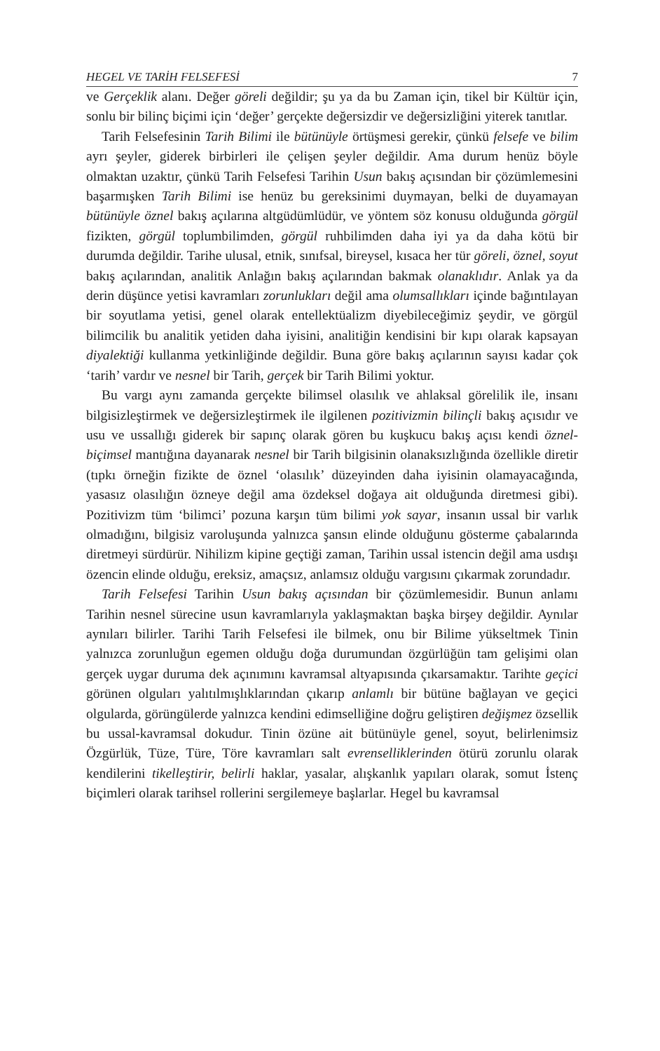HEGEL VE TARİH FELSEFESİ 7
ve Gerçeklik alanı. Değer göreli değildir; şu ya da bu Zaman için, tikel bir Kültür için, sonlu bir bilinç biçimi için ‘değer’ gerçekte değersizdir ve değersizliğini yiterek tanıtlar.
Tarih Felsefesinin Tarih Bilimi ile bütünüyle örtüşmesi gerekir, çünkü felsefe ve bilim ayrı şeyler, giderek birbirleri ile çelişen şeyler değildir. Ama durum henüz böyle olmaktan uzaktır, çünkü Tarih Felsefesi Tarihin Usun bakış açısından bir çözümlemesini başarmışken Tarih Bilimi ise henüz bu gereksinimi duymayan, belki de duyamayan bütünüyle öznel bakış açılarına altgüdümlüdür, ve yöntem söz konusu olduğunda görgül fizikten, görgül toplumbilimden, görgül ruhbilimden daha iyi ya da daha kötü bir durumda değildir. Tarihe ulusal, etnik, sınıfsal, bireysel, kısaca her tür göreli, öznel, soyut bakış açılarından, analitik Anlağın bakış açılarından bakmak olanaklıdır. Anlak ya da derin düşünce yetisi kavramları zorunlukları değil ama olumsallıkları içinde bağıntılayan bir soyutlama yetisi, genel olarak entellektüalizm diyebileceğimiz şeydir, ve görgül bilimcilik bu analitik yetiden daha iyisini, analitiğin kendisini bir kıpı olarak kapsayan diyalektiği kullanma yetkinliğinde değildir. Buna göre bakış açılarının sayısı kadar çok ‘tarih’ vardır ve nesnel bir Tarih, gerçek bir Tarih Bilimi yoktur.
Bu vargı aynı zamanda gerçekte bilimsel olasılık ve ahlaksal görelilik ile, insanı bilgisizleştirmek ve değersizleştirmek ile ilgilenen pozitivizmin bilinçli bakış açısıdır ve usu ve ussallığı giderek bir sapınç olarak gören bu kuşkucu bakış açısı kendi öznel-biçimsel mantığına dayanarak nesnel bir Tarih bilgisinin olanaksızlığında özellikle diretir (tıpkı örneğin fizikte de öznel ‘olasılık’ düzeyinden daha iyisinin olamayacağında, yasasız olasılığın özneye değil ama özdeksel doğaya ait olduğunda diretmesi gibi). Pozitivizm tüm ‘bilimci’ pozuna karşın tüm bilimi yok sayar, insanın ussal bir varlık olmadığını, bilgisiz varoluşunda yalnızca şansın elinde olduğunu gösterme çabalarında diretmeyi sürdürür. Nihilizm kipine geçtiği zaman, Tarihin ussal istencin değil ama usdışı özencin elinde olduğu, ereksiz, amaçsız, anlamsız olduğu vargısını çıkarmak zorundadır.
Tarih Felsefesi Tarihin Usun bakış açısından bir çözümlemesidir. Bunun anlamı Tarihin nesnel sürecine usun kavramlarıyla yaklaşmaktan başka birşey değildir. Aynılar aynıları bilirler. Tarihi Tarih Felsefesi ile bilmek, onu bir Bilime yükseltmek Tinin yalnızca zorunluğun egemen olduğu doğa durumundan özgürlüğün tam gelişimi olan gerçek uygar duruma dek açınımını kavramsal altyapısında çıkarsamaktır. Tarihte geçici görünen olguları yalıtılmışlıklarından çıkarıp anlamlı bir bütüne bağlayan ve geçici olgularda, görüngülerde yalnızca kendini edimselliğine doğru geliştiren değişmez özsellik bu ussal-kavramsal dokudur. Tinin özüne ait bütünüyle genel, soyut, belirlenimsiz Özgürlük, Tüze, Türe, Töre kavramları salt evrensellik­lerinden ötürü zorunlu olarak kendilerini tikelleştirir, belirli haklar, yasalar, alışkanlık yapıları olarak, somut İstenç biçimleri olarak tarihsel rollerini sergilemeye başlarlar. Hegel bu kavramsal